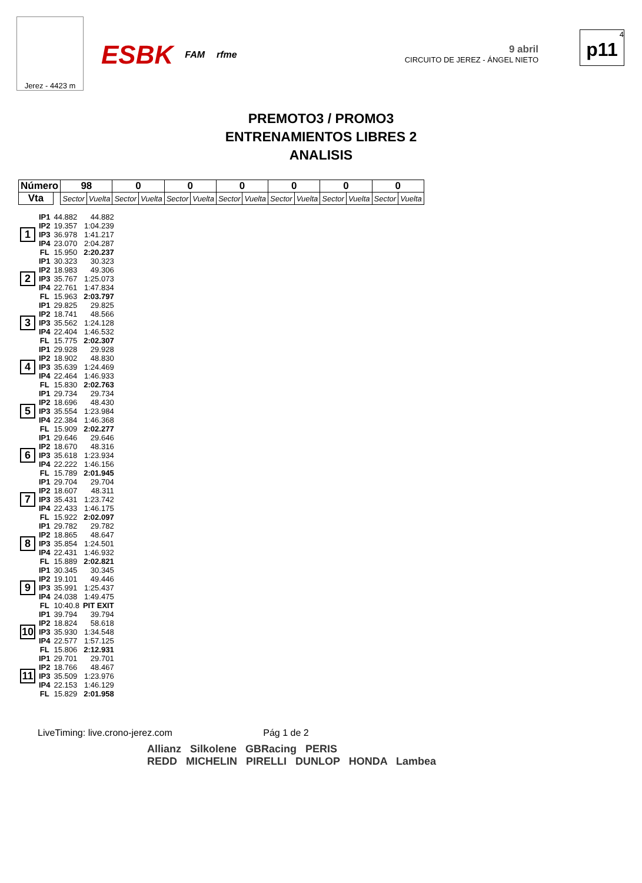Jerez - 4423 m
ESBK FAM rfme
9 abril
CIRCUITO DE JEREZ - ÁNGEL NIETO
4
p11
PREMOTO3 / PROMO3
ENTRENAMIENTOS LIBRES 2
ANALISIS
| Número | | 98 | | 0 | | 0 | | 0 | | 0 | | 0 | | 0 | |
| --- | --- | --- | --- | --- | --- | --- | --- | --- | --- | --- | --- | --- | --- | --- | --- |
| Vta | | Sector | Vuelta | Sector | Vuelta | Sector | Vuelta | Sector | Vuelta | Sector | Vuelta | Sector | Vuelta | Sector | Vuelta |
| 1 | IP1 | 44.882 | 44.882 |
| | IP2 | 19.357 | 1:04.239 |
| | IP3 | 36.978 | 1:41.217 |
| | IP4 | 23.070 | 2:04.287 |
| | FL | 15.950 | 2:20.237 |
| 2 | IP1 | 30.323 | 30.323 |
| | IP2 | 18.983 | 49.306 |
| | IP3 | 35.767 | 1:25.073 |
| | IP4 | 22.761 | 1:47.834 |
| | FL | 15.963 | 2:03.797 |
| 3 | IP1 | 29.825 | 29.825 |
| | IP2 | 18.741 | 48.566 |
| | IP3 | 35.562 | 1:24.128 |
| | IP4 | 22.404 | 1:46.532 |
| | FL | 15.775 | 2:02.307 |
| 4 | IP1 | 29.928 | 29.928 |
| | IP2 | 18.902 | 48.830 |
| | IP3 | 35.639 | 1:24.469 |
| | IP4 | 22.464 | 1:46.933 |
| | FL | 15.830 | 2:02.763 |
| 5 | IP1 | 29.734 | 29.734 |
| | IP2 | 18.696 | 48.430 |
| | IP3 | 35.554 | 1:23.984 |
| | IP4 | 22.384 | 1:46.368 |
| | FL | 15.909 | 2:02.277 |
| 6 | IP1 | 29.646 | 29.646 |
| | IP2 | 18.670 | 48.316 |
| | IP3 | 35.618 | 1:23.934 |
| | IP4 | 22.222 | 1:46.156 |
| | FL | 15.789 | 2:01.945 |
| 7 | IP1 | 29.704 | 29.704 |
| | IP2 | 18.607 | 48.311 |
| | IP3 | 35.431 | 1:23.742 |
| | IP4 | 22.433 | 1:46.175 |
| | FL | 15.922 | 2:02.097 |
| 8 | IP1 | 29.782 | 29.782 |
| | IP2 | 18.865 | 48.647 |
| | IP3 | 35.854 | 1:24.501 |
| | IP4 | 22.431 | 1:46.932 |
| | FL | 15.889 | 2:02.821 |
| 9 | IP1 | 30.345 | 30.345 |
| | IP2 | 19.101 | 49.446 |
| | IP3 | 35.991 | 1:25.437 |
| | IP4 | 24.038 | 1:49.475 |
| | FL | 10:40.8 | PIT EXIT |
| 10 | IP1 | 39.794 | 39.794 |
| | IP2 | 18.824 | 58.618 |
| | IP3 | 35.930 | 1:34.548 |
| | IP4 | 22.577 | 1:57.125 |
| | FL | 15.806 | 2:12.931 |
| 11 | IP1 | 29.701 | 29.701 |
| | IP2 | 18.766 | 48.467 |
| | IP3 | 35.509 | 1:23.976 |
| | IP4 | 22.153 | 1:46.129 |
| | FL | 15.829 | 2:01.958 |
LiveTiming: live.crono-jerez.com Pág 1 de 2
Allianz Silkolene GBRacing PERIS
REDD MICHELIN PIRELLI DUNLOP HONDA Lambea